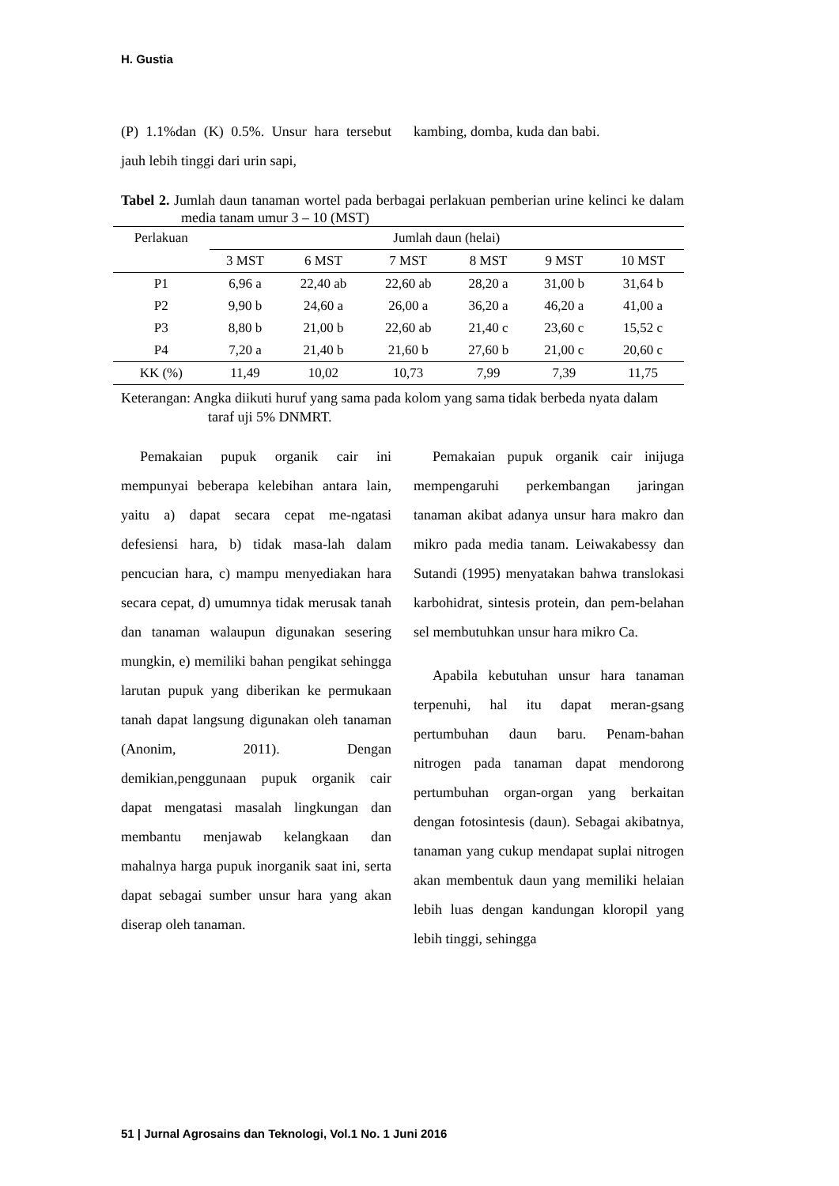H. Gustia
(P) 1.1%dan (K) 0.5%. Unsur hara tersebut jauh lebih tinggi dari urin sapi,
kambing, domba, kuda dan babi.
Tabel 2. Jumlah daun tanaman wortel pada berbagai perlakuan pemberian urine kelinci ke dalam media tanam umur 3 – 10 (MST)
| Perlakuan | Jumlah daun (helai) | | | | | |
| --- | --- | --- | --- | --- | --- | --- |
| | 3 MST | 6 MST | 7 MST | 8 MST | 9 MST | 10 MST |
| P1 | 6,96 a | 22,40 ab | 22,60 ab | 28,20 a | 31,00 b | 31,64 b |
| P2 | 9,90 b | 24,60 a | 26,00 a | 36,20 a | 46,20 a | 41,00 a |
| P3 | 8,80 b | 21,00 b | 22,60 ab | 21,40 c | 23,60 c | 15,52 c |
| P4 | 7,20 a | 21,40 b | 21,60 b | 27,60 b | 21,00 c | 20,60 c |
| KK (%) | 11,49 | 10,02 | 10,73 | 7,99 | 7,39 | 11,75 |
Keterangan: Angka diikuti huruf yang sama pada kolom yang sama tidak berbeda nyata dalam taraf uji 5% DNMRT.
Pemakaian pupuk organik cair ini mempunyai beberapa kelebihan antara lain, yaitu a) dapat secara cepat me-ngatasi defesiensi hara, b) tidak masa-lah dalam pencucian hara, c) mampu menyediakan hara secara cepat, d) umumnya tidak merusak tanah dan tanaman walaupun digunakan sesering mungkin, e) memiliki bahan pengikat sehingga larutan pupuk yang diberikan ke permukaan tanah dapat langsung digunakan oleh tanaman (Anonim, 2011). Dengan demikian,penggunaan pupuk organik cair dapat mengatasi masalah lingkungan dan membantu menjawab kelangkaan dan mahalnya harga pupuk inorganik saat ini, serta dapat sebagai sumber unsur hara yang akan diserap oleh tanaman.
Pemakaian pupuk organik cair inijuga mempengaruhi perkembangan jaringan tanaman akibat adanya unsur hara makro dan mikro pada media tanam. Leiwakabessy dan Sutandi (1995) menyatakan bahwa translokasi karbohidrat, sintesis protein, dan pem-belahan sel membutuhkan unsur hara mikro Ca.
Apabila kebutuhan unsur hara tanaman terpenuhi, hal itu dapat meran-gsang pertumbuhan daun baru. Penam-bahan nitrogen pada tanaman dapat mendorong pertumbuhan organ-organ yang berkaitan dengan fotosintesis (daun). Sebagai akibatnya, tanaman yang cukup mendapat suplai nitrogen akan membentuk daun yang memiliki helaian lebih luas dengan kandungan kloropil yang lebih tinggi, sehingga
51 | Jurnal Agrosains dan Teknologi, Vol.1 No. 1 Juni 2016